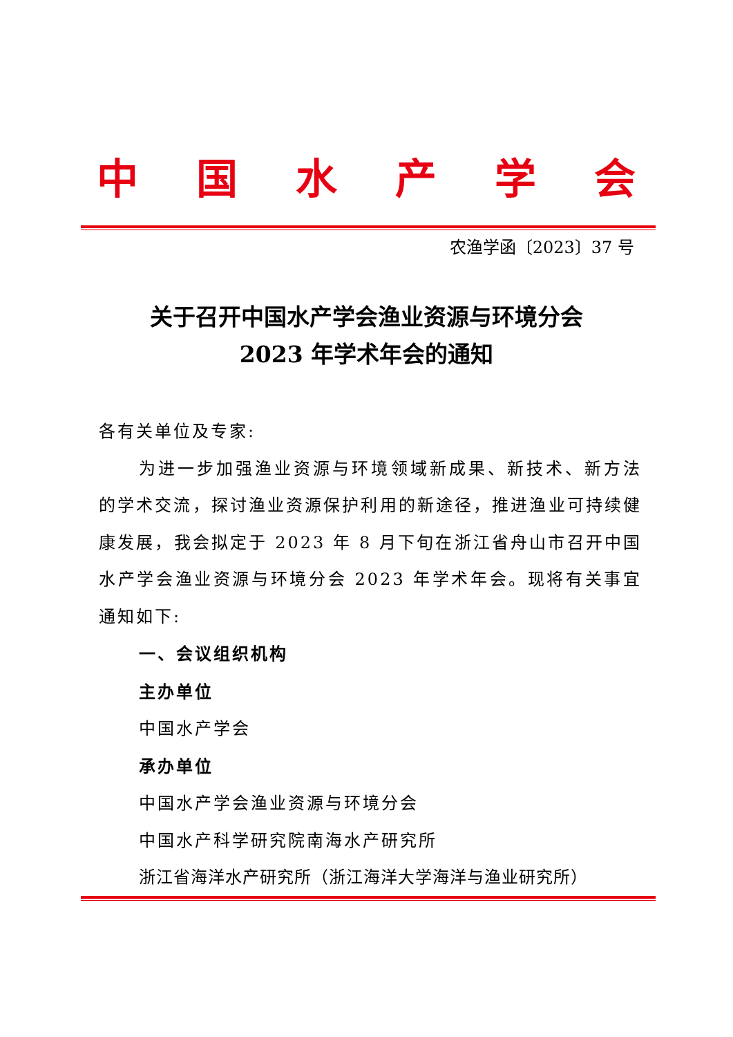中国水产学会
农渔学函〔2023〕37 号
关于召开中国水产学会渔业资源与环境分会
2023 年学术年会的通知
各有关单位及专家:
为进一步加强渔业资源与环境领域新成果、新技术、新方法的学术交流，探讨渔业资源保护利用的新途径，推进渔业可持续健康发展，我会拟定于 2023 年 8 月下旬在浙江省舟山市召开中国水产学会渔业资源与环境分会 2023 年学术年会。现将有关事宜通知如下:
一、会议组织机构
主办单位
中国水产学会
承办单位
中国水产学会渔业资源与环境分会
中国水产科学研究院南海水产研究所
浙江省海洋水产研究所（浙江海洋大学海洋与渔业研究所）